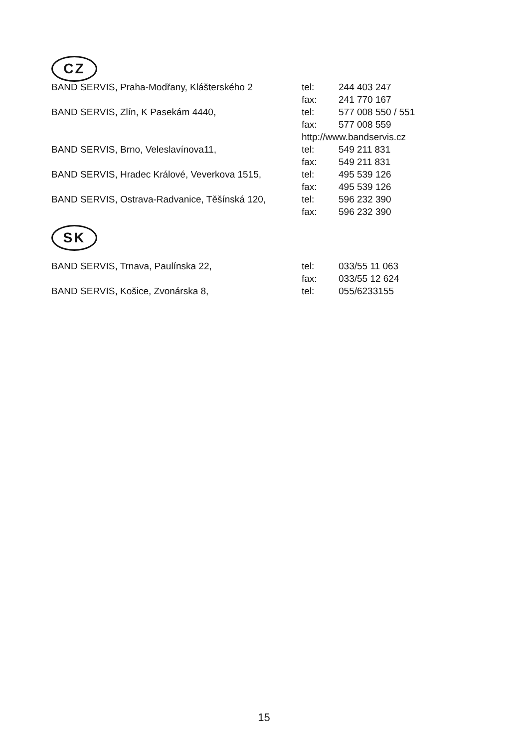CZ
| BAND SERVIS, Praha-Modřany, Klášterského 2 | tel: | 244 403 247 |
| | fax: | 241 770 167 |
| BAND SERVIS, Zlín, K Pasekám 4440, | tel: | 577 008 550 / 551 |
| | fax: | 577 008 559 |
| | http://www.bandservis.cz | |
| BAND SERVIS, Brno, Veleslavínova11, | tel: | 549 211 831 |
| | fax: | 549 211 831 |
| BAND SERVIS, Hradec Králové, Veverkova 1515, | tel: | 495 539 126 |
| | fax: | 495 539 126 |
| BAND SERVIS, Ostrava-Radvanice, Těšínská 120, | tel: | 596 232 390 |
| | fax: | 596 232 390 |
SK
| BAND SERVIS, Trnava, Paulínska 22, | tel: | 033/55 11 063 |
| | fax: | 033/55 12 624 |
| BAND SERVIS, Košice, Zvonárska 8, | tel: | 055/6233155 |
15